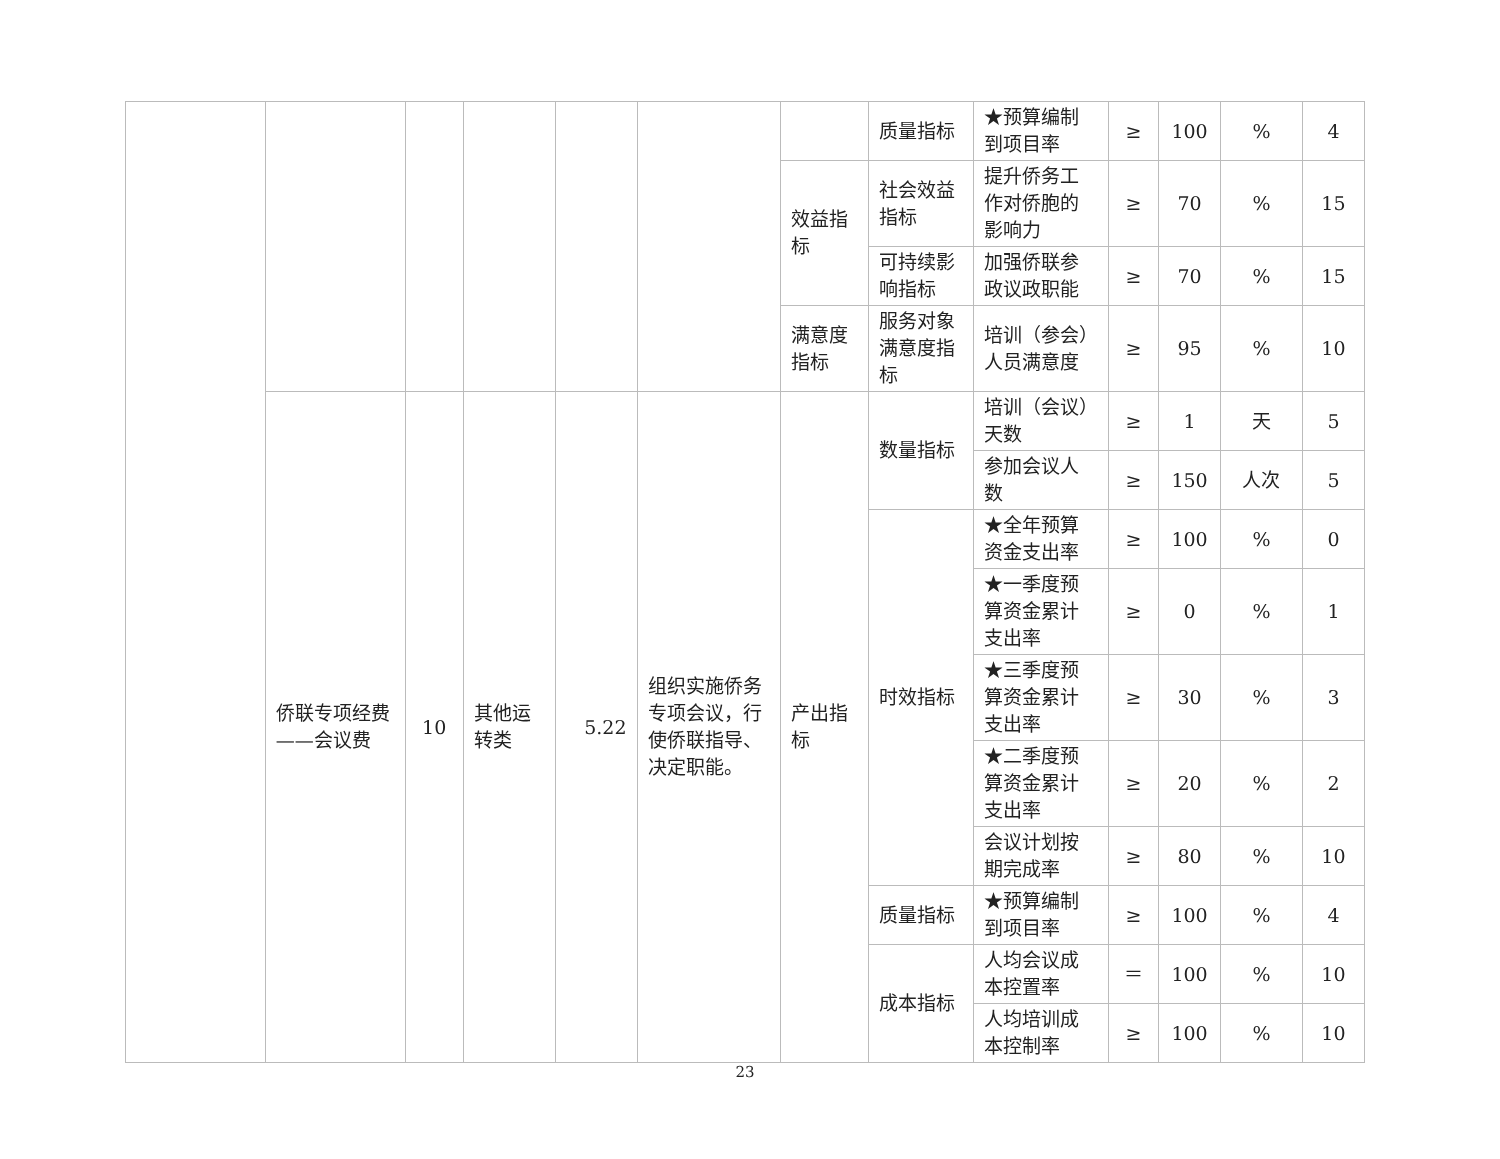| | | | | | | | 质量指标 | ★预算编制到项目率 | ≥ | 100 | % | 4 |
| | | | | | | 效益指标 | 社会效益指标 | 提升侨务工作对侨胞的影响力 | ≥ | 70 | % | 15 |
| | | | | | | | 可持续影响指标 | 加强侨联参政议政职能 | ≥ | 70 | % | 15 |
| | | | | | | 满意度指标 | 服务对象满意度指标 | 培训（参会）人员满意度 | ≥ | 95 | % | 10 |
| | 侨联专项经费——会议费 | 10 | 其他运转类 | 5.22 | 组织实施侨务专项会议，行使侨联指导、决定职能。 | 产出指标 | 数量指标 | 培训（会议）天数 | ≥ | 1 | 天 | 5 |
| | | | | | | | | 参加会议人数 | ≥ | 150 | 人次 | 5 |
| | | | | | | | 时效指标 | ★全年预算资金支出率 | ≥ | 100 | % | 0 |
| | | | | | | | | ★一季度预算资金累计支出率 | ≥ | 0 | % | 1 |
| | | | | | | | | ★三季度预算资金累计支出率 | ≥ | 30 | % | 3 |
| | | | | | | | | ★二季度预算资金累计支出率 | ≥ | 20 | % | 2 |
| | | | | | | | | 会议计划按期完成率 | ≥ | 80 | % | 10 |
| | | | | | | | 质量指标 | ★预算编制到项目率 | ≥ | 100 | % | 4 |
| | | | | | | | 成本指标 | 人均会议成本控置率 | ＝ | 100 | % | 10 |
| | | | | | | | | 人均培训成本控制率 | ≥ | 100 | % | 10 |
23